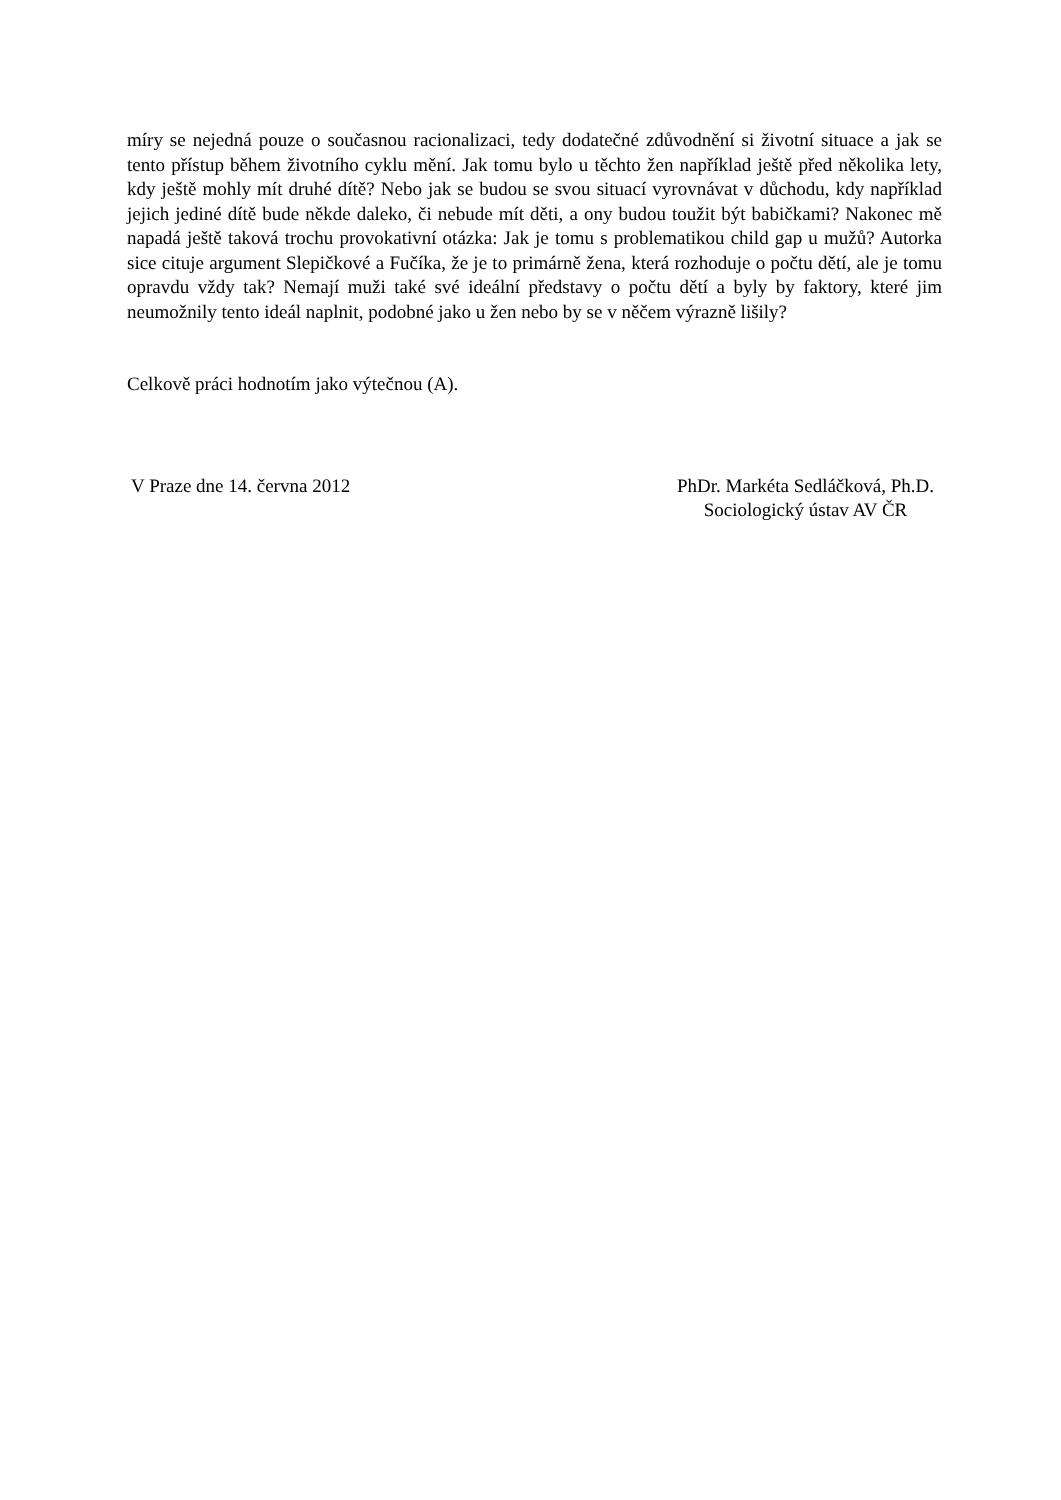míry se nejedná pouze o současnou racionalizaci, tedy dodatečné zdůvodnění si životní situace a jak se tento přístup během životního cyklu mění. Jak tomu bylo u těchto žen například ještě před několika lety, kdy ještě mohly mít druhé dítě? Nebo jak se budou se svou situací vyrovnávat v důchodu, kdy například jejich jediné dítě bude někde daleko, či nebude mít děti, a ony budou toužit být babičkami? Nakonec mě napadá ještě taková trochu provokativní otázka: Jak je tomu s problematikou child gap u mužů? Autorka sice cituje argument Slepičkové a Fučíka, že je to primárně žena, která rozhoduje o počtu dětí, ale je tomu opravdu vždy tak? Nemají muži také své ideální představy o počtu dětí a byly by faktory, které jim neumožnily tento ideál naplnit, podobné jako u žen nebo by se v něčem výrazně lišily?
Celkově práci hodnotím jako výtečnou (A).
V Praze dne 14. června 2012 PhDr. Markéta Sedláčková, Ph.D.
Sociologický ústav AV ČR